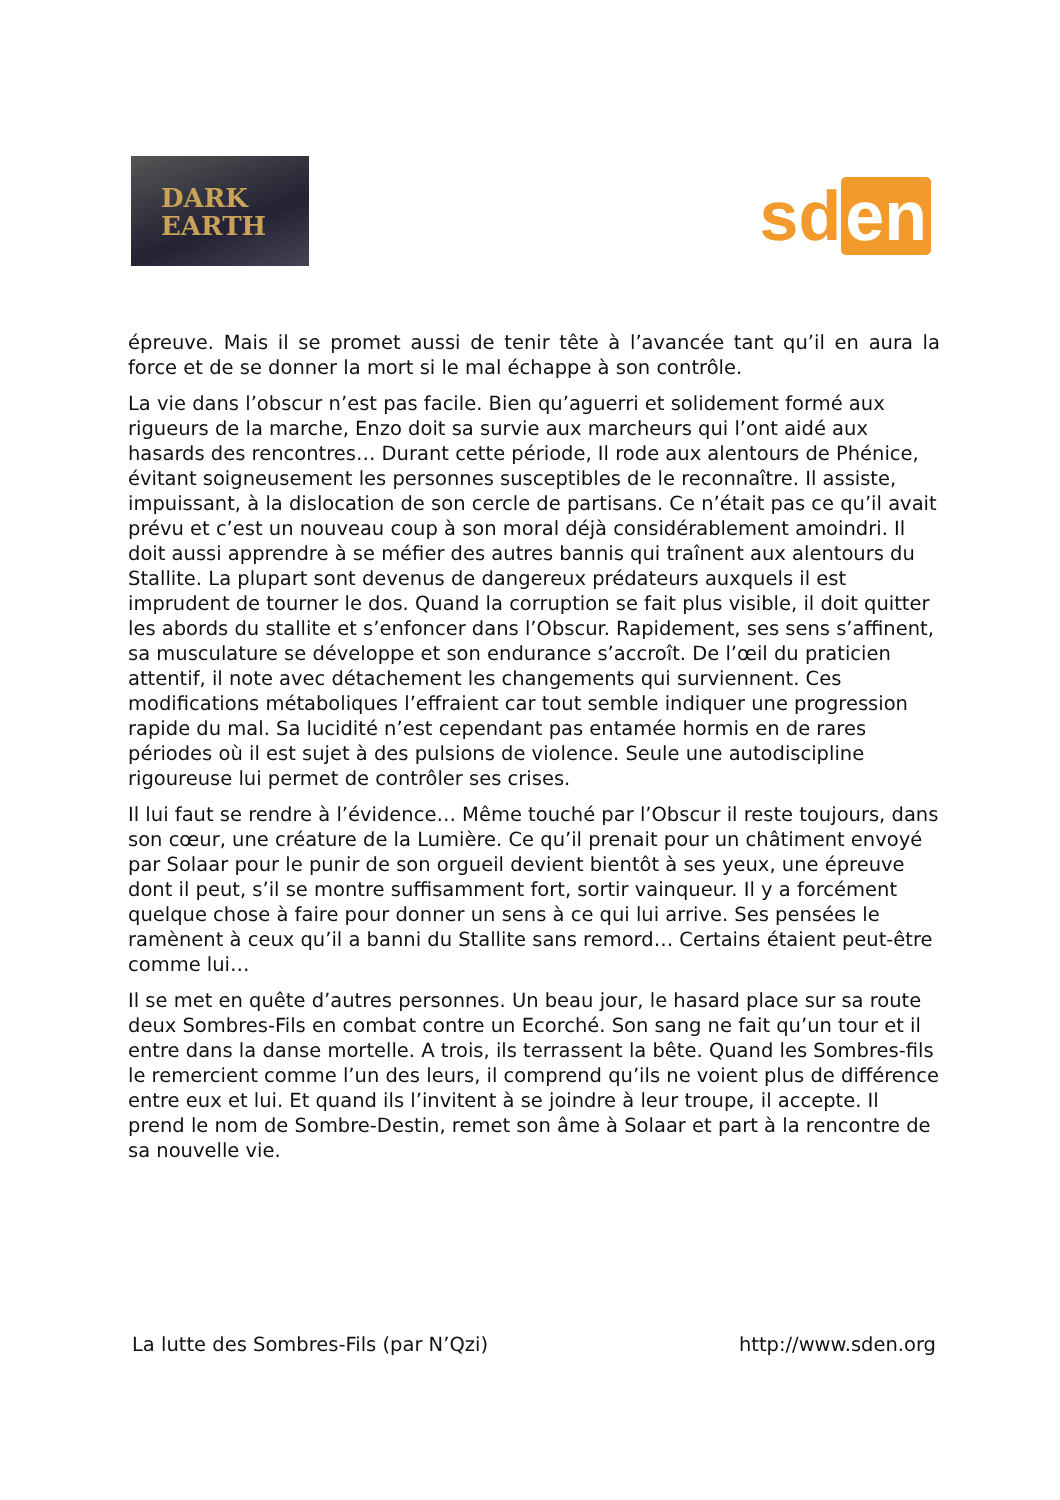DARK
EARTH
sd en
épreuve. Mais il se promet aussi de tenir tête à l’avancée tant qu’il en aura la force et de se donner la mort si le mal échappe à son contrôle.
La vie dans l’obscur n’est pas facile. Bien qu’aguerri et solidement formé aux rigueurs de la marche, Enzo doit sa survie aux marcheurs qui l’ont aidé aux hasards des rencontres… Durant cette période, Il rode aux alentours de Phénice, évitant soigneusement les personnes susceptibles de le reconnaître. Il assiste, impuissant, à la dislocation de son cercle de partisans. Ce n’était pas ce qu’il avait prévu et c’est un nouveau coup à son moral déjà considérablement amoindri. Il doit aussi apprendre à se méfier des autres bannis qui traînent aux alentours du Stallite. La plupart sont devenus de dangereux prédateurs auxquels il est imprudent de tourner le dos. Quand la corruption se fait plus visible, il doit quitter les abords du stallite et s’enfoncer dans l’Obscur. Rapidement, ses sens s’affinent, sa musculature se développe et son endurance s’accroît. De l’œil du praticien attentif, il note avec détachement les changements qui surviennent. Ces modifications métaboliques l’effraient car tout semble indiquer une progression rapide du mal. Sa lucidité n’est cependant pas entamée hormis en de rares périodes où il est sujet à des pulsions de violence. Seule une autodiscipline rigoureuse lui permet de contrôler ses crises.
Il lui faut se rendre à l’évidence… Même touché par l’Obscur il reste toujours, dans son cœur, une créature de la Lumière. Ce qu’il prenait pour un châtiment envoyé par Solaar pour le punir de son orgueil devient bientôt à ses yeux, une épreuve dont il peut, s’il se montre suffisamment fort, sortir vainqueur. Il y a forcément quelque chose à faire pour donner un sens à ce qui lui arrive. Ses pensées le ramènent à ceux qu’il a banni du Stallite sans remord… Certains étaient peut-être comme lui…
Il se met en quête d’autres personnes. Un beau jour, le hasard place sur sa route deux Sombres-Fils en combat contre un Ecorché. Son sang ne fait qu’un tour et il entre dans la danse mortelle. A trois, ils terrassent la bête. Quand les Sombres-fils le remercient comme l’un des leurs, il comprend qu’ils ne voient plus de différence entre eux et lui. Et quand ils l’invitent à se joindre à leur troupe, il accepte. Il prend le nom de Sombre-Destin, remet son âme à Solaar et part à la rencontre de sa nouvelle vie.
La lutte des Sombres-Fils (par N’Qzi) http://www.sden.org